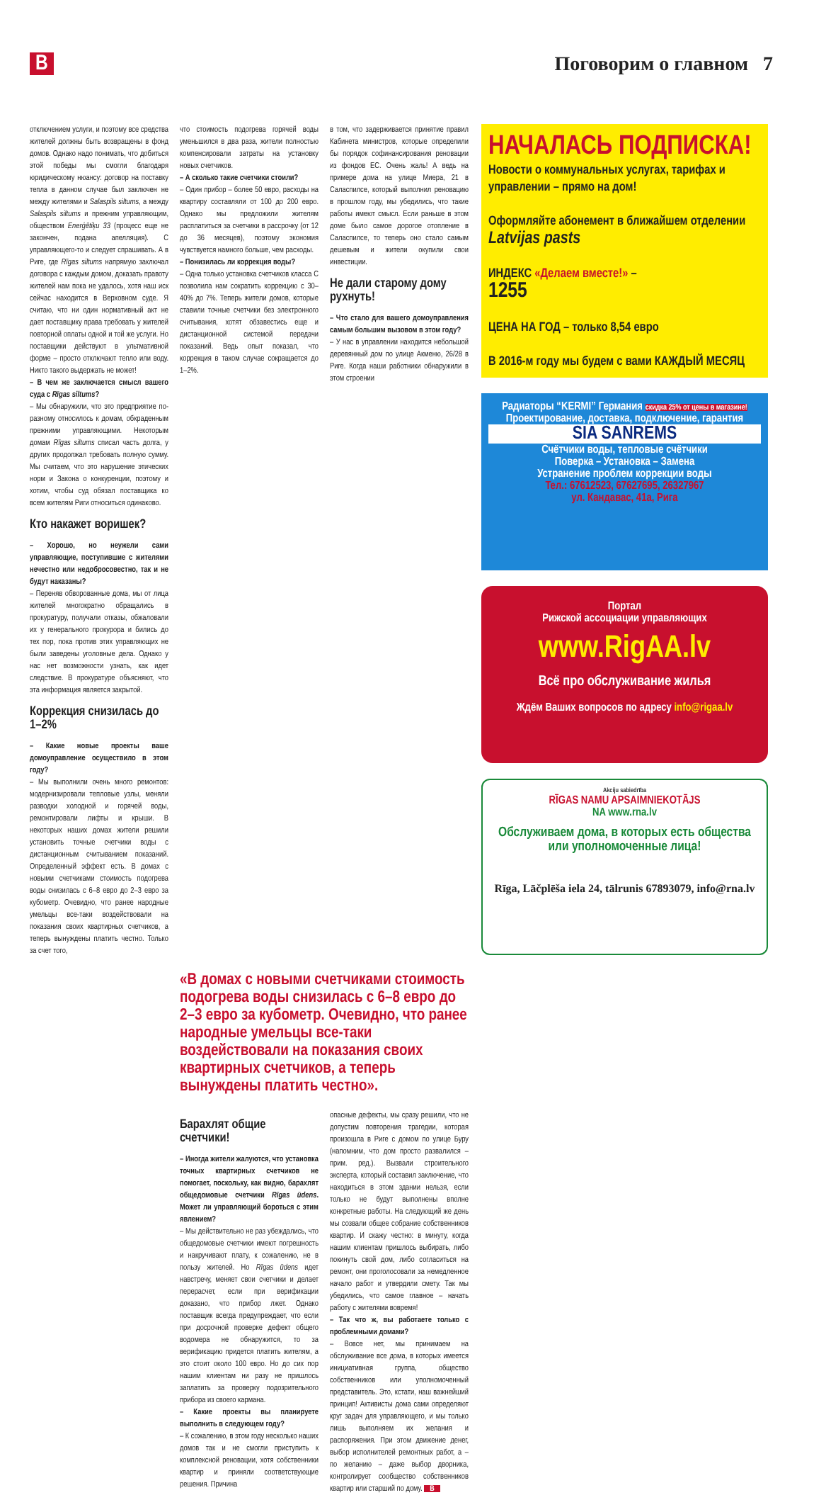B Поговорим о главном 7
отключением услуги, и поэтому все средства жителей должны быть возвращены в фонд домов. Однако надо понимать, что добиться этой победы мы смогли благодаря юридическому нюансу: договор на поставку тепла в данном случае был заключен не между жителями и Salaspils siltums, а между Salaspils siltums и прежним управляющим, обществом Enerģētiķu 33 (процесс еще не закончен, подана апелляция). С управляющего-то и следует спрашивать. А в Риге, где Rīgas siltums напрямую заключал договора с каждым домом, доказать правоту жителей нам пока не удалось, хотя наш иск сейчас находится в Верховном суде. Я считаю, что ни один нормативный акт не дает поставщику права требовать у жителей повторной оплаты одной и той же услуги. Но поставщики действуют в ультмативной форме – просто отключают тепло или воду. Никто такого выдержать не может!
– В чем же заключается смысл вашего суда с Rīgas siltums?
– Мы обнаружили, что это предприятие по-разному относилось к домам, обкраденным прежними управляющими. Некоторым домам Rīgas siltums списал часть долга, у других продолжал требовать полную сумму. Мы считаем, что это нарушение этических норм и Закона о конкуренции, поэтому и хотим, чтобы суд обязал поставщика ко всем жителям Риги относиться одинаково.
Кто накажет воришек?
– Хорошо, но неужели сами управляющие, поступившие с жителями нечестно или недобросовестно, так и не будут наказаны?
– Переняв обворованные дома, мы от лица жителей многократно обращались в прокуратуру, получали отказы, обжаловали их у генерального прокурора и бились до тех пор, пока против этих управляющих не были заведены уголовные дела. Однако у нас нет возможности узнать, как идет следствие. В прокуратуре объясняют, что эта информация является закрытой.
Коррекция снизилась до 1–2%
– Какие новые проекты ваше домоуправление осуществило в этом году?
– Мы выполнили очень много ремонтов: модернизировали тепловые узлы, меняли разводки холодной и горячей воды, ремонтировали лифты и крыши. В некоторых наших домах жители решили установить точные счетчики воды с дистанционным считыванием показаний. Определенный эффект есть. В домах с новыми счетчиками стоимость подогрева воды снизилась с 6–8 евро до 2–3 евро за кубометр. Очевидно, что ранее народные умельцы все-таки воздействовали на показания своих квартирных счетчиков, а теперь вынуждены платить честно. Только за счет того,
что стоимость подогрева горячей воды уменьшился в два раза, жители полностью компенсировали затраты на установку новых счетчиков.
– А сколько такие счетчики стоили?
– Один прибор – более 50 евро, расходы на квартиру составляли от 100 до 200 евро. Однако мы предложили жителям расплатиться за счетчики в рассрочку (от 12 до 36 месяцев), поэтому экономия чувствуется намного больше, чем расходы.
– Понизилась ли коррекция воды?
– Одна только установка счетчиков класса С позволила нам сократить коррекцию с 30–40% до 7%. Теперь жители домов, которые ставили точные счетчики без электронного считывания, хотят обзавестись еще и дистанционной системой передачи показаний. Ведь опыт показал, что коррекция в таком случае сокращается до 1–2%.
в том, что задерживается принятие правил Кабинета министров, которые определили бы порядок софинансирования реновации из фондов ЕС. Очень жаль! А ведь на примере дома на улице Миера, 21 в Саласпилсе, который выполнил реновацию в прошлом году, мы убедились, что такие работы имеют смысл. Если раньше в этом доме было самое дорогое отопление в Саласпилсе, то теперь оно стало самым дешевым и жители окупили свои инвестиции.
Не дали старому дому рухнуть!
– Что стало для вашего домоуправления самым большим вызовом в этом году?
– У нас в управлении находится небольшой деревянный дом по улице Акменю, 26/28 в Риге. Когда наши работники обнаружили в этом строении
«В домах с новыми счетчиками стоимость подогрева воды снизилась с 6–8 евро до 2–3 евро за кубометр. Очевидно, что ранее народные умельцы все-таки воздействовали на показания своих квартирных счетчиков, а теперь вынуждены платить честно».
Барахлят общие счетчики!
– Иногда жители жалуются, что установка точных квартирных счетчиков не помогает, поскольку, как видно, барахлят общедомовые счетчики Rīgas ūdens. Может ли управляющий бороться с этим явлением?
– Мы действительно не раз убеждались, что общедомовые счетчики имеют погрешность и накручивают плату, к сожалению, не в пользу жителей. Но Rīgas ūdens идет навстречу, меняет свои счетчики и делает перерасчет, если при верификации доказано, что прибор лжет. Однако поставщик всегда предупреждает, что если при досрочной проверке дефект общего водомера не обнаружится, то за верификацию придется платить жителям, а это стоит около 100 евро. Но до сих пор нашим клиентам ни разу не пришлось заплатить за проверку подозрительного прибора из своего кармана.
– Какие проекты вы планируете выполнить в следующем году?
– К сожалению, в этом году несколько наших домов так и не смогли приступить к комплексной реновации, хотя собственники квартир и приняли соответствующие решения. Причина
опасные дефекты, мы сразу решили, что не допустим повторения трагедии, которая произошла в Риге с домом по улице Буру (напомним, что дом просто развалился – прим. ред.). Вызвали строительного эксперта, который составил заключение, что находиться в этом здании нельзя, если только не будут выполнены вполне конкретные работы. На следующий же день мы созвали общее собрание собственников квартир. И скажу честно: в минуту, когда нашим клиентам пришлось выбирать, либо покинуть свой дом, либо согласиться на ремонт, они проголосовали за немедленное начало работ и утвердили смету. Так мы убедились, что самое главное – начать работу с жителями вовремя!
– Так что ж, вы работаете только с проблемными домами?
– Вовсе нет, мы принимаем на обслуживание все дома, в которых имеется инициативная группа, общество собственников или уполномоченный представитель. Это, кстати, наш важнейший принцип! Активисты дома сами определяют круг задач для управляющего, и мы только лишь выполняем их желания и распоряжения. При этом движение денег, выбор исполнителей ремонтных работ, а – по желанию – даже выбор дворника, контролирует сообщество собственников квартир или старший по дому. B
НАЧАЛАСЬ ПОДПИСКА!
Новости о коммунальных услугах, тарифах и управлении – прямо на дом!
Оформляйте абонемент в ближайшем отделении Latvijas pasts
ИНДЕКС «Делаем вместе!» –
1255
ЦЕНА НА ГОД – только 8,54 евро
В 2016-м году мы будем с вами КАЖДЫЙ МЕСЯЦ
Радиаторы “KERMI” Германия скидка 25% от цены в магазине!
Проектирование, доставка, подключение, гарантия
SIA SANREMS
Счётчики воды, тепловые счётчики
Поверка – Установка – Замена
Устранение проблем коррекции воды
Тел.: 67612523, 67627695, 26327967
ул. Кандавас, 41а, Рига
Портал
Рижской ассоциации управляющих
www.RigAA.lv
Всё про обслуживание жилья
Ждём Ваших вопросов по адресу info@rigaa.lv
Akciju sabiedrība
RĪGAS NAMU APSAIMNIEKOTĀJS
NA www.rna.lv
Обслуживаем дома, в которых есть общества или уполномоченные лица!
Rīga, Lāčplēša iela 24, tālrunis 67893079, info@rna.lv